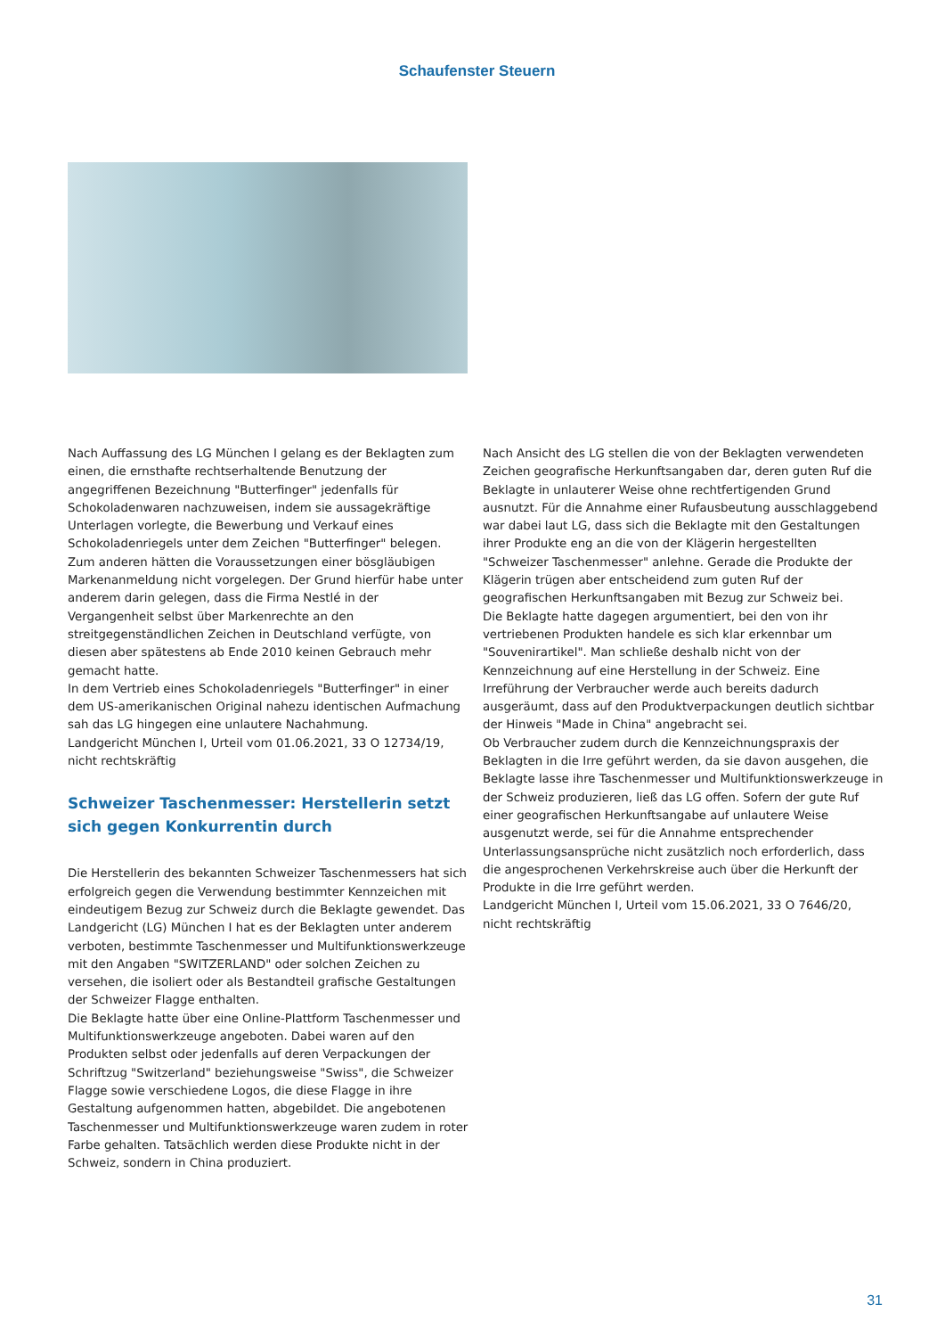Schaufenster Steuern
Nach Auffassung des LG München I gelang es der Beklagten zum einen, die ernsthafte rechtserhaltende Benutzung der angegriffenen Bezeichnung "Butterfinger" jedenfalls für Schokoladenwaren nachzuweisen, indem sie aussagekräftige Unterlagen vorlegte, die Bewerbung und Verkauf eines Schokoladenriegels unter dem Zeichen "Butterfinger" belegen. Zum anderen hätten die Voraussetzungen einer bösgläubigen Markenanmeldung nicht vorgelegen. Der Grund hierfür habe unter anderem darin gelegen, dass die Firma Nestlé in der Vergangenheit selbst über Markenrechte an den streitgegenständlichen Zeichen in Deutschland verfügte, von diesen aber spätestens ab Ende 2010 keinen Gebrauch mehr gemacht hatte.
In dem Vertrieb eines Schokoladenriegels "Butterfinger" in einer dem US-amerikanischen Original nahezu identischen Aufmachung sah das LG hingegen eine unlautere Nachahmung.
Landgericht München I, Urteil vom 01.06.2021, 33 O 12734/19, nicht rechtskräftig
Schweizer Taschenmesser: Herstellerin setzt sich gegen Konkurrentin durch
Die Herstellerin des bekannten Schweizer Taschenmessers hat sich erfolgreich gegen die Verwendung bestimmter Kennzeichen mit eindeutigem Bezug zur Schweiz durch die Beklagte gewendet. Das Landgericht (LG) München I hat es der Beklagten unter anderem verboten, bestimmte Taschenmesser und Multifunktionswerkzeuge mit den Angaben "SWITZERLAND" oder solchen Zeichen zu versehen, die isoliert oder als Bestandteil grafische Gestaltungen der Schweizer Flagge enthalten.
Die Beklagte hatte über eine Online-Plattform Taschenmesser und Multifunktionswerkzeuge angeboten. Dabei waren auf den Produkten selbst oder jedenfalls auf deren Verpackungen der Schriftzug "Switzerland" beziehungsweise "Swiss", die Schweizer Flagge sowie verschiedene Logos, die diese Flagge in ihre Gestaltung aufgenommen hatten, abgebildet. Die angebotenen Taschenmesser und Multifunktionswerkzeuge waren zudem in roter Farbe gehalten. Tatsächlich werden diese Produkte nicht in der Schweiz, sondern in China produziert.
Nach Ansicht des LG stellen die von der Beklagten verwendeten Zeichen geografische Herkunftsangaben dar, deren guten Ruf die Beklagte in unlauterer Weise ohne rechtfertigenden Grund ausnutzt. Für die Annahme einer Rufausbeutung ausschlaggebend war dabei laut LG, dass sich die Beklagte mit den Gestaltungen ihrer Produkte eng an die von der Klägerin hergestellten "Schweizer Taschenmesser" anlehne. Gerade die Produkte der Klägerin trügen aber entscheidend zum guten Ruf der geografischen Herkunftsangaben mit Bezug zur Schweiz bei.
Die Beklagte hatte dagegen argumentiert, bei den von ihr vertriebenen Produkten handele es sich klar erkennbar um "Souvenirartikel". Man schließe deshalb nicht von der Kennzeichnung auf eine Herstellung in der Schweiz. Eine Irreführung der Verbraucher werde auch bereits dadurch ausgeräumt, dass auf den Produktverpackungen deutlich sichtbar der Hinweis "Made in China" angebracht sei.
Ob Verbraucher zudem durch die Kennzeichnungspraxis der Beklagten in die Irre geführt werden, da sie davon ausgehen, die Beklagte lasse ihre Taschenmesser und Multifunktionswerkzeuge in der Schweiz produzieren, ließ das LG offen. Sofern der gute Ruf einer geografischen Herkunftsangabe auf unlautere Weise ausgenutzt werde, sei für die Annahme entsprechender Unterlassungsansprüche nicht zusätzlich noch erforderlich, dass die angesprochenen Verkehrskreise auch über die Herkunft der Produkte in die Irre geführt werden.
Landgericht München I, Urteil vom 15.06.2021, 33 O 7646/20, nicht rechtskräftig
31